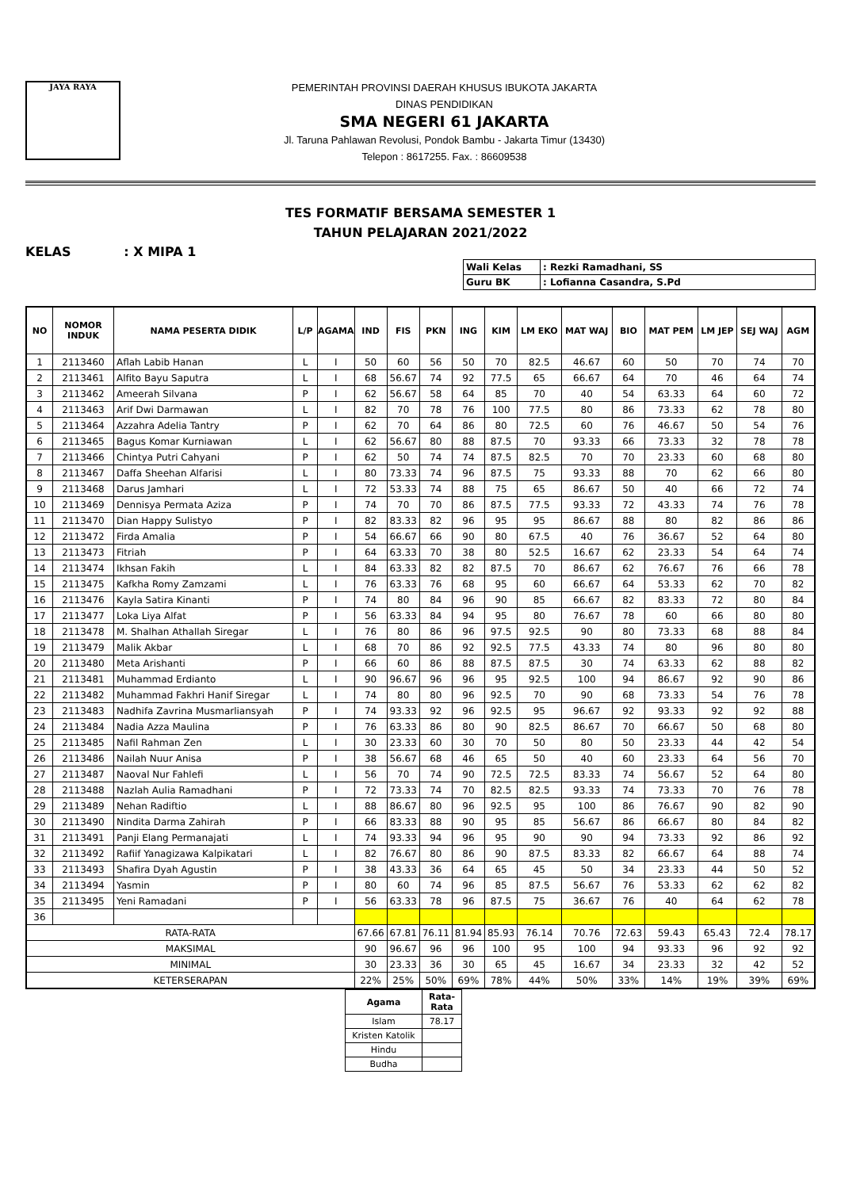JAYA RAYA
PEMERINTAH PROVINSI DAERAH KHUSUS IBUKOTA JAKARTA
DINAS PENDIDIKAN
SMA NEGERI 61 JAKARTA
Jl. Taruna Pahlawan Revolusi, Pondok Bambu - Jakarta Timur (13430)
Telepon : 8617255. Fax. : 86609538
TES FORMATIF BERSAMA SEMESTER 1
TAHUN PELAJARAN 2021/2022
KELAS : X MIPA 1
| Wali Kelas | : Rezki Ramadhani, SS |
| Guru BK | : Lofianna Casandra, S.Pd |
| NO | NOMOR INDUK | NAMA PESERTA DIDIK | L/P | AGAMA | IND | FIS | PKN | ING | KIM | LM EKO | MAT WAJ | BIO | MAT PEM | LM JEP | SEJ WAJ | AGM |
| --- | --- | --- | --- | --- | --- | --- | --- | --- | --- | --- | --- | --- | --- | --- | --- | --- |
| 1 | 2113460 | Aflah Labib Hanan | L | I | 50 | 60 | 56 | 50 | 70 | 82.5 | 46.67 | 60 | 50 | 70 | 74 | 70 |
| 2 | 2113461 | Alfito Bayu Saputra | L | I | 68 | 56.67 | 74 | 92 | 77.5 | 65 | 66.67 | 64 | 70 | 46 | 64 | 74 |
| 3 | 2113462 | Ameerah Silvana | P | I | 62 | 56.67 | 58 | 64 | 85 | 70 | 40 | 54 | 63.33 | 64 | 60 | 72 |
| 4 | 2113463 | Arif Dwi Darmawan | L | I | 82 | 70 | 78 | 76 | 100 | 77.5 | 80 | 86 | 73.33 | 62 | 78 | 80 |
| 5 | 2113464 | Azzahra Adelia Tantry | P | I | 62 | 70 | 64 | 86 | 80 | 72.5 | 60 | 76 | 46.67 | 50 | 54 | 76 |
| 6 | 2113465 | Bagus Komar Kurniawan | L | I | 62 | 56.67 | 80 | 88 | 87.5 | 70 | 93.33 | 66 | 73.33 | 32 | 78 | 78 |
| 7 | 2113466 | Chintya Putri Cahyani | P | I | 62 | 50 | 74 | 74 | 87.5 | 82.5 | 70 | 70 | 23.33 | 60 | 68 | 80 |
| 8 | 2113467 | Daffa Sheehan Alfarisi | L | I | 80 | 73.33 | 74 | 96 | 87.5 | 75 | 93.33 | 88 | 70 | 62 | 66 | 80 |
| 9 | 2113468 | Darus Jamhari | L | I | 72 | 53.33 | 74 | 88 | 75 | 65 | 86.67 | 50 | 40 | 66 | 72 | 74 |
| 10 | 2113469 | Dennisya Permata Aziza | P | I | 74 | 70 | 70 | 86 | 87.5 | 77.5 | 93.33 | 72 | 43.33 | 74 | 76 | 78 |
| 11 | 2113470 | Dian Happy Sulistyo | P | I | 82 | 83.33 | 82 | 96 | 95 | 95 | 86.67 | 88 | 80 | 82 | 86 | 86 |
| 12 | 2113472 | Firda Amalia | P | I | 54 | 66.67 | 66 | 90 | 80 | 67.5 | 40 | 76 | 36.67 | 52 | 64 | 80 |
| 13 | 2113473 | Fitriah | P | I | 64 | 63.33 | 70 | 38 | 80 | 52.5 | 16.67 | 62 | 23.33 | 54 | 64 | 74 |
| 14 | 2113474 | Ikhsan Fakih | L | I | 84 | 63.33 | 82 | 82 | 87.5 | 70 | 86.67 | 62 | 76.67 | 76 | 66 | 78 |
| 15 | 2113475 | Kafkha Romy Zamzami | L | I | 76 | 63.33 | 76 | 68 | 95 | 60 | 66.67 | 64 | 53.33 | 62 | 70 | 82 |
| 16 | 2113476 | Kayla Satira Kinanti | P | I | 74 | 80 | 84 | 96 | 90 | 85 | 66.67 | 82 | 83.33 | 72 | 80 | 84 |
| 17 | 2113477 | Loka Liya Alfat | P | I | 56 | 63.33 | 84 | 94 | 95 | 80 | 76.67 | 78 | 60 | 66 | 80 | 80 |
| 18 | 2113478 | M. Shalhan Athallah Siregar | L | I | 76 | 80 | 86 | 96 | 97.5 | 92.5 | 90 | 80 | 73.33 | 68 | 88 | 84 |
| 19 | 2113479 | Malik Akbar | L | I | 68 | 70 | 86 | 92 | 92.5 | 77.5 | 43.33 | 74 | 80 | 96 | 80 | 80 |
| 20 | 2113480 | Meta Arishanti | P | I | 66 | 60 | 86 | 88 | 87.5 | 87.5 | 30 | 74 | 63.33 | 62 | 88 | 82 |
| 21 | 2113481 | Muhammad Erdianto | L | I | 90 | 96.67 | 96 | 96 | 95 | 92.5 | 100 | 94 | 86.67 | 92 | 90 | 86 |
| 22 | 2113482 | Muhammad Fakhri Hanif Siregar | L | I | 74 | 80 | 80 | 96 | 92.5 | 70 | 90 | 68 | 73.33 | 54 | 76 | 78 |
| 23 | 2113483 | Nadhifa Zavrina Musmarliansyah | P | I | 74 | 93.33 | 92 | 96 | 92.5 | 95 | 96.67 | 92 | 93.33 | 92 | 92 | 88 |
| 24 | 2113484 | Nadia Azza Maulina | P | I | 76 | 63.33 | 86 | 80 | 90 | 82.5 | 86.67 | 70 | 66.67 | 50 | 68 | 80 |
| 25 | 2113485 | Nafil Rahman Zen | L | I | 30 | 23.33 | 60 | 30 | 70 | 50 | 80 | 50 | 23.33 | 44 | 42 | 54 |
| 26 | 2113486 | Nailah Nuur Anisa | P | I | 38 | 56.67 | 68 | 46 | 65 | 50 | 40 | 60 | 23.33 | 64 | 56 | 70 |
| 27 | 2113487 | Naoval Nur Fahlefi | L | I | 56 | 70 | 74 | 90 | 72.5 | 72.5 | 83.33 | 74 | 56.67 | 52 | 64 | 80 |
| 28 | 2113488 | Nazlah Aulia Ramadhani | P | I | 72 | 73.33 | 74 | 70 | 82.5 | 82.5 | 93.33 | 74 | 73.33 | 70 | 76 | 78 |
| 29 | 2113489 | Nehan Radiftio | L | I | 88 | 86.67 | 80 | 96 | 92.5 | 95 | 100 | 86 | 76.67 | 90 | 82 | 90 |
| 30 | 2113490 | Nindita Darma Zahirah | P | I | 66 | 83.33 | 88 | 90 | 95 | 85 | 56.67 | 86 | 66.67 | 80 | 84 | 82 |
| 31 | 2113491 | Panji Elang Permanajati | L | I | 74 | 93.33 | 94 | 96 | 95 | 90 | 90 | 94 | 73.33 | 92 | 86 | 92 |
| 32 | 2113492 | Rafiif Yanagizawa Kalpikatari | L | I | 82 | 76.67 | 80 | 86 | 90 | 87.5 | 83.33 | 82 | 66.67 | 64 | 88 | 74 |
| 33 | 2113493 | Shafira Dyah Agustin | P | I | 38 | 43.33 | 36 | 64 | 65 | 45 | 50 | 34 | 23.33 | 44 | 50 | 52 |
| 34 | 2113494 | Yasmin | P | I | 80 | 60 | 74 | 96 | 85 | 87.5 | 56.67 | 76 | 53.33 | 62 | 62 | 82 |
| 35 | 2113495 | Yeni Ramadani | P | I | 56 | 63.33 | 78 | 96 | 87.5 | 75 | 36.67 | 76 | 40 | 64 | 62 | 78 |
| 36 | | | | | | | | | | | | | | | | |
| RATA-RATA | | | | | 67.66 | 67.81 | 76.11 | 81.94 | 85.93 | 76.14 | 70.76 | 72.63 | 59.43 | 65.43 | 72.4 | 78.17 |
| MAKSIMAL | | | | | 90 | 96.67 | 96 | 96 | 100 | 95 | 100 | 94 | 93.33 | 96 | 92 | 92 |
| MINIMAL | | | | | 30 | 23.33 | 36 | 30 | 65 | 45 | 16.67 | 34 | 23.33 | 32 | 42 | 52 |
| KETERSERAPAN | | | | | 22% | 25% | 50% | 69% | 78% | 44% | 50% | 33% | 14% | 19% | 39% | 69% |
| Agama | Rata-Rata |
| --- | --- |
| Islam | 78.17 |
| Kristen Katolik | |
| Hindu | |
| Budha | |